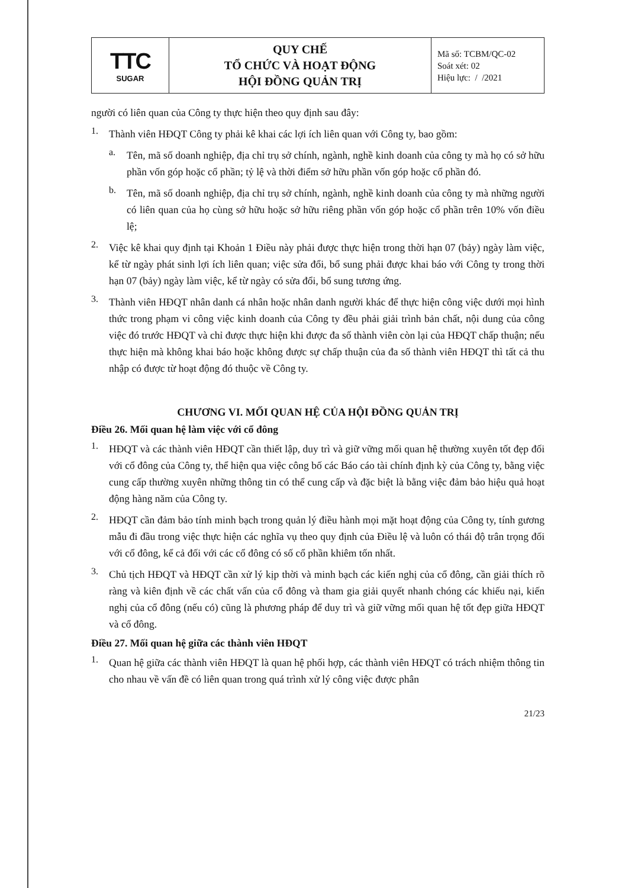| TTC SUGAR | QUY CHẾ TỔ CHỨC VÀ HOẠT ĐỘNG HỘI ĐỒNG QUẢN TRỊ | Mã số: TCBM/QC-02 Soát xét: 02 Hiệu lực: / /2021 |
người có liên quan của Công ty thực hiện theo quy định sau đây:
1.
Thành viên HĐQT Công ty phải kê khai các lợi ích liên quan với Công ty, bao gồm:
a.
Tên, mã số doanh nghiệp, địa chỉ trụ sở chính, ngành, nghề kinh doanh của công ty mà họ có sở hữu phần vốn góp hoặc cổ phần; tỷ lệ và thời điểm sở hữu phần vốn góp hoặc cổ phần đó.
b.
Tên, mã số doanh nghiệp, địa chỉ trụ sở chính, ngành, nghề kinh doanh của công ty mà những người có liên quan của họ cùng sở hữu hoặc sở hữu riêng phần vốn góp hoặc cổ phần trên 10% vốn điều lệ;
2.
Việc kê khai quy định tại Khoản 1 Điều này phải được thực hiện trong thời hạn 07 (bảy) ngày làm việc, kể từ ngày phát sinh lợi ích liên quan; việc sửa đổi, bổ sung phải được khai báo với Công ty trong thời hạn 07 (bảy) ngày làm việc, kể từ ngày có sửa đổi, bổ sung tương ứng.
3.
Thành viên HĐQT nhân danh cá nhân hoặc nhân danh người khác để thực hiện công việc dưới mọi hình thức trong phạm vi công việc kinh doanh của Công ty đều phải giải trình bản chất, nội dung của công việc đó trước HĐQT và chỉ được thực hiện khi được đa số thành viên còn lại của HĐQT chấp thuận; nếu thực hiện mà không khai báo hoặc không được sự chấp thuận của đa số thành viên HĐQT thì tất cả thu nhập có được từ hoạt động đó thuộc về Công ty.
CHƯƠNG VI. MỐI QUAN HỆ CỦA HỘI ĐỒNG QUẢN TRỊ
Điều 26. Mối quan hệ làm việc với cổ đông
1.
HĐQT và các thành viên HĐQT cần thiết lập, duy trì và giữ vững mối quan hệ thường xuyên tốt đẹp đối với cổ đông của Công ty, thể hiện qua việc công bố các Báo cáo tài chính định kỳ của Công ty, bằng việc cung cấp thường xuyên những thông tin có thể cung cấp và đặc biệt là bằng việc đảm bảo hiệu quả hoạt động hàng năm của Công ty.
2.
HĐQT cần đảm bảo tính minh bạch trong quản lý điều hành mọi mặt hoạt động của Công ty, tính gương mẫu đi đầu trong việc thực hiện các nghĩa vụ theo quy định của Điều lệ và luôn có thái độ trân trọng đối với cổ đông, kể cả đối với các cổ đông có số cổ phần khiêm tốn nhất.
3.
Chủ tịch HĐQT và HĐQT cần xử lý kịp thời và minh bạch các kiến nghị của cổ đông, cần giải thích rõ ràng và kiên định về các chất vấn của cổ đông và tham gia giải quyết nhanh chóng các khiếu nại, kiến nghị của cổ đông (nếu có) cũng là phương pháp để duy trì và giữ vững mối quan hệ tốt đẹp giữa HĐQT và cổ đông.
Điều 27. Mối quan hệ giữa các thành viên HĐQT
1.
Quan hệ giữa các thành viên HĐQT là quan hệ phối hợp, các thành viên HĐQT có trách nhiệm thông tin cho nhau về vấn đề có liên quan trong quá trình xử lý công việc được phân
21/23